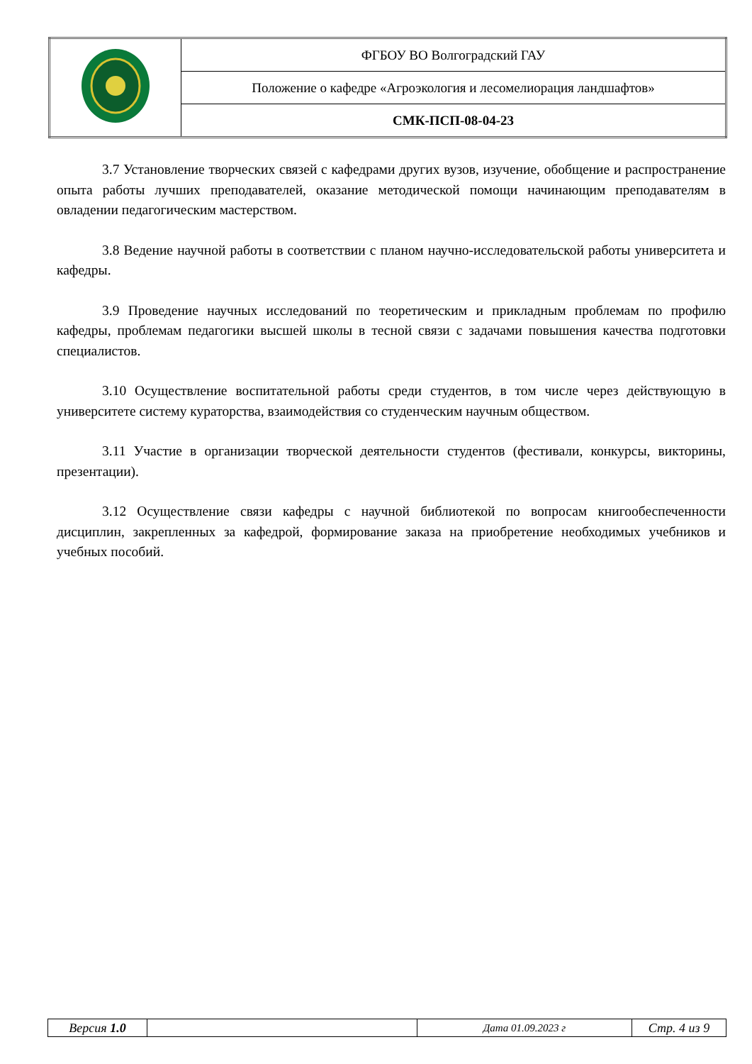| | ФГБОУ ВО Волгоградский ГАУ |
| | Положение о кафедре «Агроэкология и лесомелиорация ландшафтов» |
| | СМК-ПСП-08-04-23 |
3.7 Установление творческих связей с кафедрами других вузов, изучение, обобщение и распространение опыта работы лучших преподавателей, оказание методической помощи начинающим преподавателям в овладении педагогическим мастерством.
3.8 Ведение научной работы в соответствии с планом научно-исследовательской работы университета и кафедры.
3.9 Проведение научных исследований по теоретическим и прикладным проблемам по профилю кафедры, проблемам педагогики высшей школы в тесной связи с задачами повышения качества подготовки специалистов.
3.10 Осуществление воспитательной работы среди студентов, в том числе через действующую в университете систему кураторства, взаимодействия со студенческим научным обществом.
3.11 Участие в организации творческой деятельности студентов (фестивали, конкурсы, викторины, презентации).
3.12 Осуществление связи кафедры с научной библиотекой по вопросам книгообеспеченности дисциплин, закрепленных за кафедрой, формирование заказа на приобретение необходимых учебников и учебных пособий.
| Версия 1.0 | | Дата 01.09.2023 г | Стр. 4 из 9 |